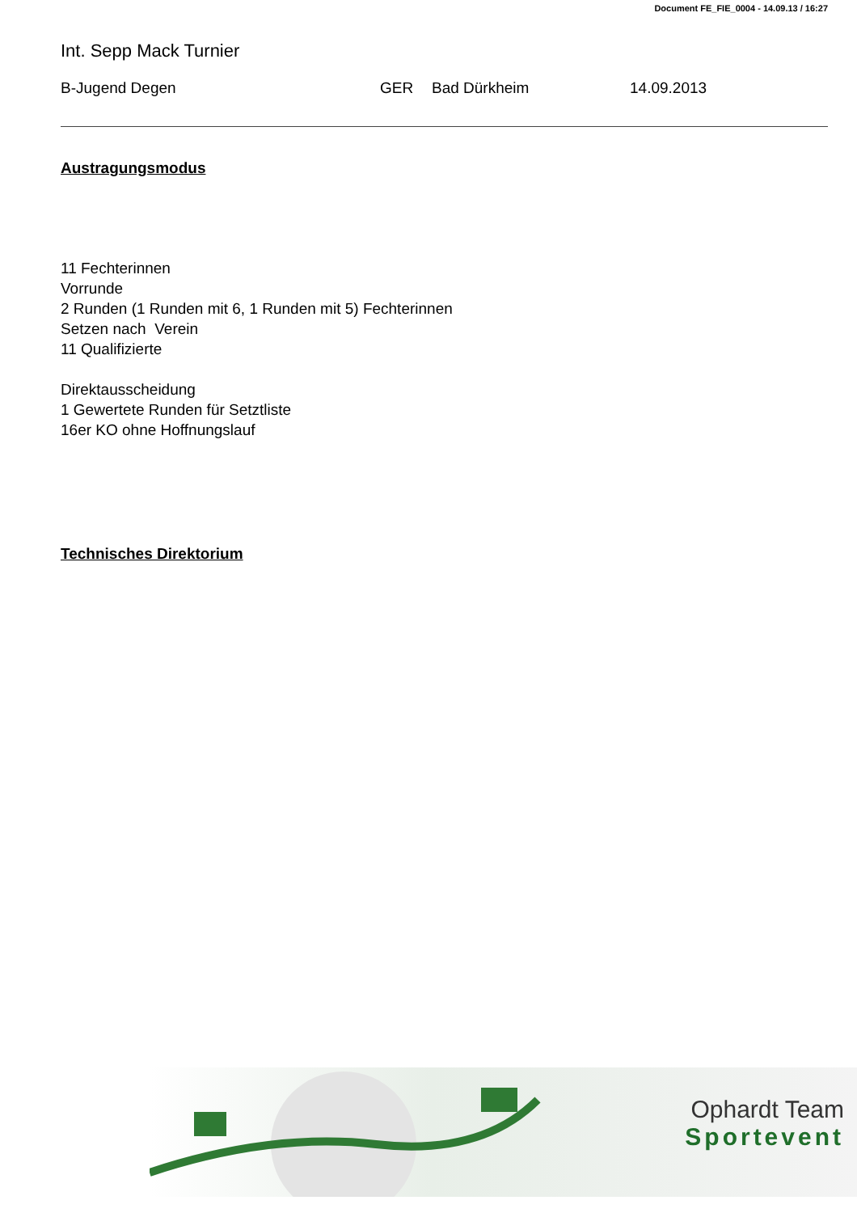Document FE_FIE_0004 - 14.09.13 / 16:27
Int. Sepp Mack Turnier
B-Jugend Degen GER Bad Dürkheim 14.09.2013
Austragungsmodus
11 Fechterinnen
Vorrunde
2 Runden (1 Runden mit 6, 1 Runden mit 5) Fechterinnen
Setzen nach Verein
11 Qualifizierte
Direktausscheidung
1 Gewertete Runden für Setztliste
16er KO ohne Hoffnungslauf
Technisches Direktorium
Ophardt Team
Sportevent